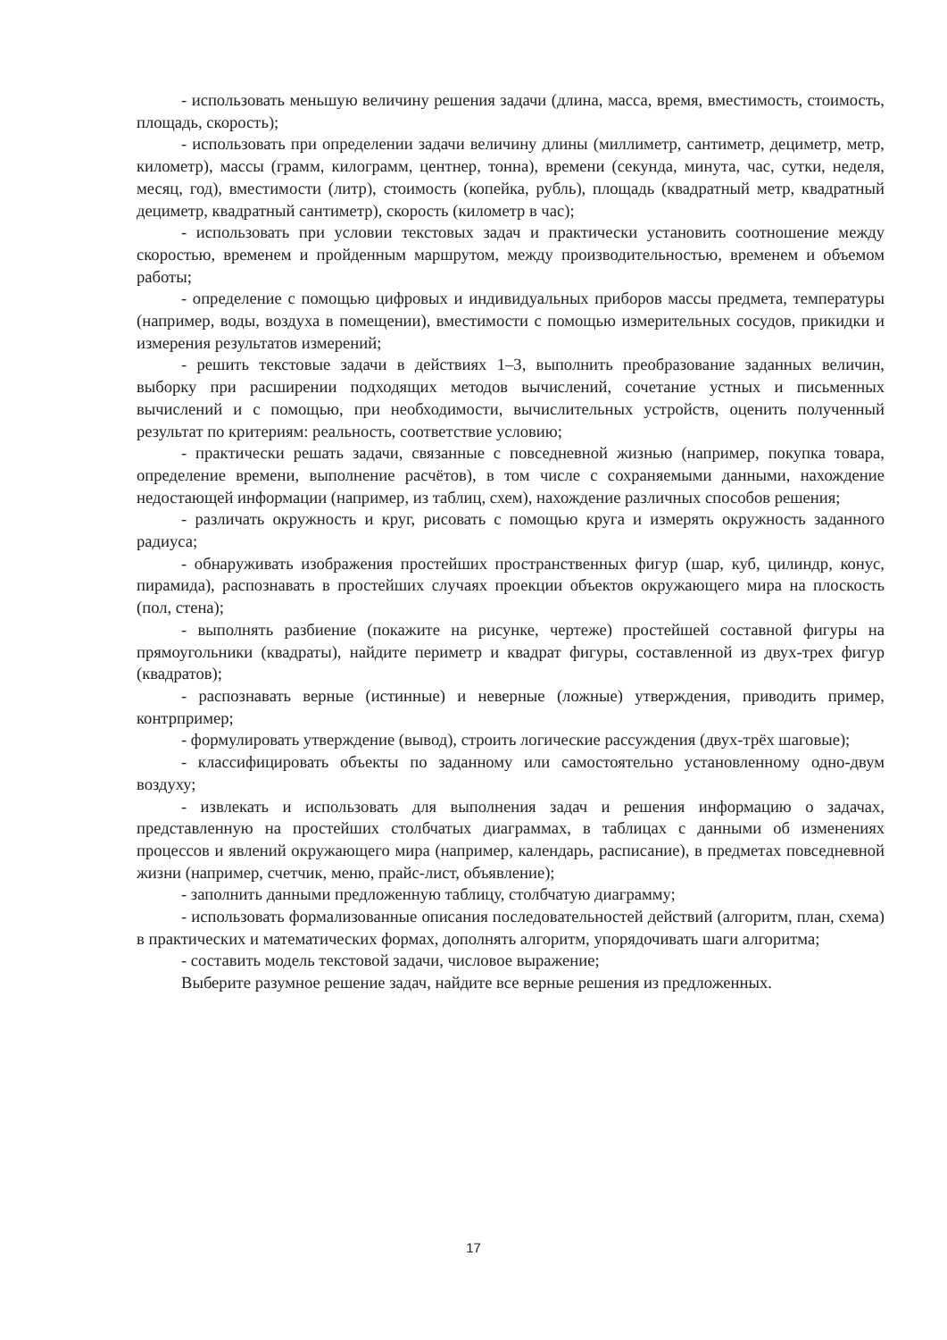- использовать меньшую величину решения задачи (длина, масса, время, вместимость, стоимость, площадь, скорость);
- использовать при определении задачи величину длины (миллиметр, сантиметр, дециметр, метр, километр), массы (грамм, килограмм, центнер, тонна), времени (секунда, минута, час, сутки, неделя, месяц, год), вместимости (литр), стоимость (копейка, рубль), площадь (квадратный метр, квадратный дециметр, квадратный сантиметр), скорость (километр в час);
- использовать при условии текстовых задач и практически установить соотношение между скоростью, временем и пройденным маршрутом, между производительностью, временем и объемом работы;
- определение с помощью цифровых и индивидуальных приборов массы предмета, температуры (например, воды, воздуха в помещении), вместимости с помощью измерительных сосудов, прикидки и измерения результатов измерений;
- решить текстовые задачи в действиях 1–3, выполнить преобразование заданных величин, выборку при расширении подходящих методов вычислений, сочетание устных и письменных вычислений и с помощью, при необходимости, вычислительных устройств, оценить полученный результат по критериям: реальность, соответствие условию;
- практически решать задачи, связанные с повседневной жизнью (например, покупка товара, определение времени, выполнение расчётов), в том числе с сохраняемыми данными, нахождение недостающей информации (например, из таблиц, схем), нахождение различных способов решения;
- различать окружность и круг, рисовать с помощью круга и измерять окружность заданного радиуса;
- обнаруживать изображения простейших пространственных фигур (шар, куб, цилиндр, конус, пирамида), распознавать в простейших случаях проекции объектов окружающего мира на плоскость (пол, стена);
- выполнять разбиение (покажите на рисунке, чертеже) простейшей составной фигуры на прямоугольники (квадраты), найдите периметр и квадрат фигуры, составленной из двух-трех фигур (квадратов);
- распознавать верные (истинные) и неверные (ложные) утверждения, приводить пример, контрпример;
- формулировать утверждение (вывод), строить логические рассуждения (двух-трёх шаговые);
- классифицировать объекты по заданному или самостоятельно установленному одно-двум воздуху;
- извлекать и использовать для выполнения задач и решения информацию о задачах, представленную на простейших столбчатых диаграммах, в таблицах с данными об изменениях процессов и явлений окружающего мира (например, календарь, расписание), в предметах повседневной жизни (например, счетчик, меню, прайс-лист, объявление);
- заполнить данными предложенную таблицу, столбчатую диаграмму;
- использовать формализованные описания последовательностей действий (алгоритм, план, схема) в практических и математических формах, дополнять алгоритм, упорядочивать шаги алгоритма;
- составить модель текстовой задачи, числовое выражение;
Выберите разумное решение задач, найдите все верные решения из предложенных.
17